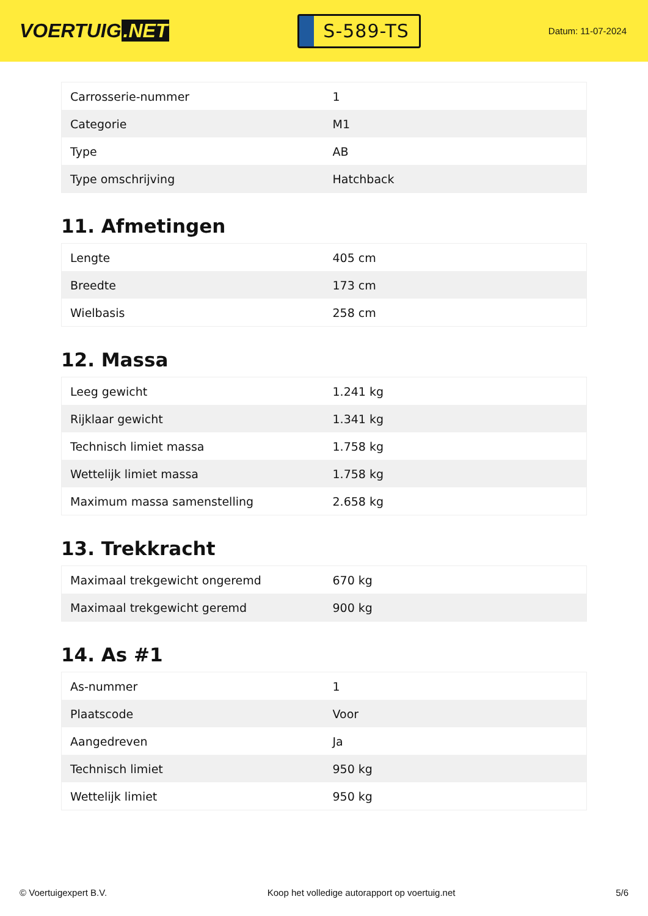VOERTUIG.NET
S-589-TS
Datum: 11-07-2024
| Carrosserie-nummer | 1 |
| Categorie | M1 |
| Type | AB |
| Type omschrijving | Hatchback |
11. Afmetingen
| Lengte | 405 cm |
| Breedte | 173 cm |
| Wielbasis | 258 cm |
12. Massa
| Leeg gewicht | 1.241 kg |
| Rijklaar gewicht | 1.341 kg |
| Technisch limiet massa | 1.758 kg |
| Wettelijk limiet massa | 1.758 kg |
| Maximum massa samenstelling | 2.658 kg |
13. Trekkracht
| Maximaal trekgewicht ongeremd | 670 kg |
| Maximaal trekgewicht geremd | 900 kg |
14. As #1
| As-nummer | 1 |
| Plaatscode | Voor |
| Aangedreven | Ja |
| Technisch limiet | 950 kg |
| Wettelijk limiet | 950 kg |
© Voertuigexpert B.V. Koop het volledige autorapport op voertuig.net 5/6